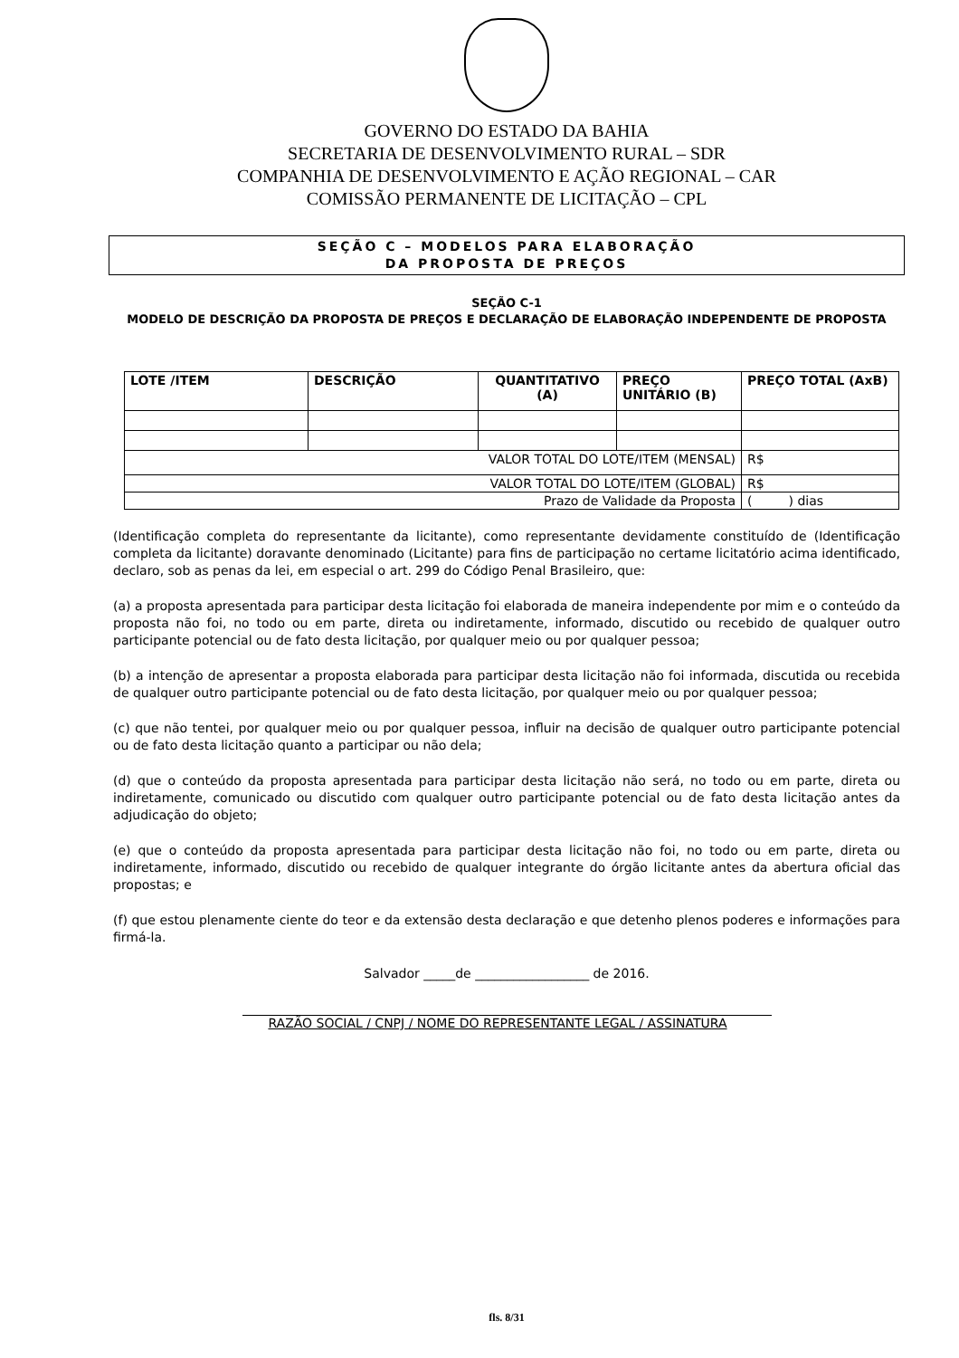GOVERNO DO ESTADO DA BAHIA
SECRETARIA DE DESENVOLVIMENTO RURAL – SDR
COMPANHIA DE DESENVOLVIMENTO E AÇÃO REGIONAL – CAR
COMISSÃO PERMANENTE DE LICITAÇÃO – CPL
SEÇÃO C – MODELOS PARA ELABORAÇÃO
DA PROPOSTA DE PREÇOS
SEÇÃO C-1
MODELO DE DESCRIÇÃO DA PROPOSTA DE PREÇOS E DECLARAÇÃO DE ELABORAÇÃO INDEPENDENTE DE PROPOSTA
| LOTE /ITEM | DESCRIÇÃO | QUANTITATIVO (A) | PREÇO UNITÁRIO (B) | PREÇO TOTAL (AxB) |
| --- | --- | --- | --- | --- |
| VALOR TOTAL DO LOTE/ITEM (MENSAL) | | | | R$ |
| VALOR TOTAL DO LOTE/ITEM (GLOBAL) | | | | R$ |
| Prazo de Validade da Proposta | | | | ( ) dias |
(Identificação completa do representante da licitante), como representante devidamente constituído de (Identificação completa da licitante) doravante denominado (Licitante) para fins de participação no certame licitatório acima identificado, declaro, sob as penas da lei, em especial o art. 299 do Código Penal Brasileiro, que:
(a) a proposta apresentada para participar desta licitação foi elaborada de maneira independente por mim e o conteúdo da proposta não foi, no todo ou em parte, direta ou indiretamente, informado, discutido ou recebido de qualquer outro participante potencial ou de fato desta licitação, por qualquer meio ou por qualquer pessoa;
(b) a intenção de apresentar a proposta elaborada para participar desta licitação não foi informada, discutida ou recebida de qualquer outro participante potencial ou de fato desta licitação, por qualquer meio ou por qualquer pessoa;
(c) que não tentei, por qualquer meio ou por qualquer pessoa, influir na decisão de qualquer outro participante potencial ou de fato desta licitação quanto a participar ou não dela;
(d) que o conteúdo da proposta apresentada para participar desta licitação não será, no todo ou em parte, direta ou indiretamente, comunicado ou discutido com qualquer outro participante potencial ou de fato desta licitação antes da adjudicação do objeto;
(e) que o conteúdo da proposta apresentada para participar desta licitação não foi, no todo ou em parte, direta ou indiretamente, informado, discutido ou recebido de qualquer integrante do órgão licitante antes da abertura oficial das propostas; e
(f) que estou plenamente ciente do teor e da extensão desta declaração e que detenho plenos poderes e informações para firmá-la.
Salvador _____de __________________ de 2016.
RAZÃO SOCIAL / CNPJ / NOME DO REPRESENTANTE LEGAL / ASSINATURA
fls. 8/31